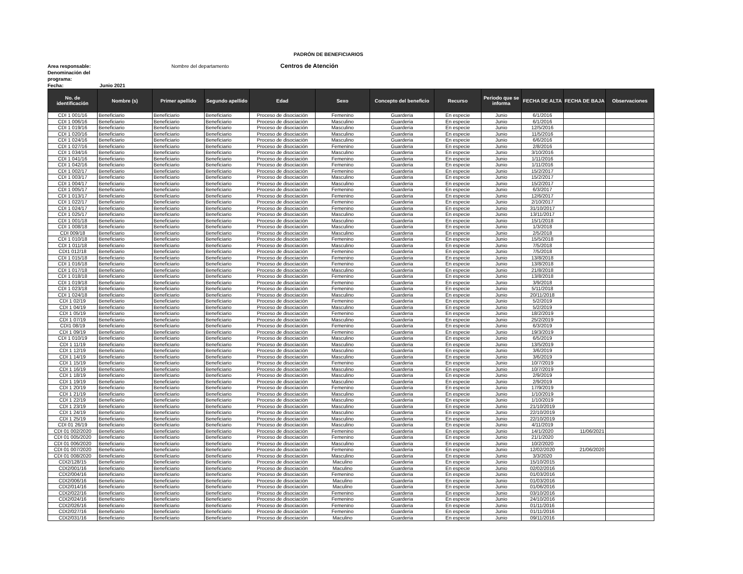PADRÓN DE BENEFICIARIOS
Area responsable: Nombre del departamento Centros de Atención
Denominación del
programa:
Fecha: Junio 2021
| No. de identificación | Nombre (s) | Primer apellido | Segundo apellido | Edad | Sexo | Concepto del beneficio | Recurso | Periodo que se informa | FECHA DE ALTA | FECHA DE BAJA | Observaciones |
| --- | --- | --- | --- | --- | --- | --- | --- | --- | --- | --- | --- |
| CDI 1 001/16 | Beneficiario | Beneficiario | Beneficiario | Proceso de disociación | Femenino | Guarderia | En especie | Junio | 6/1/2016 | | |
| CDI 1 006/16 | Beneficiario | Beneficiario | Beneficiario | Proceso de disociación | Masculino | Guarderia | En especie | Junio | 6/1/2016 | | |
| CDI 1 019/16 | Beneficiario | Beneficiario | Beneficiario | Proceso de disociación | Masculino | Guarderia | En especie | Junio | 12/5/2016 | | |
| CDI 1 020/16 | Beneficiario | Beneficiario | Beneficiario | Proceso de disociación | Masculino | Guarderia | En especie | Junio | 11/5/2016 | | |
| CDI 1 024/16 | Beneficiario | Beneficiario | Beneficiario | Proceso de disociación | Masculino | Guarderia | En especie | Junio | 6/6/2016 | | |
| CDI 1 027/16 | Beneficiario | Beneficiario | Beneficiario | Proceso de disociación | Femenino | Guarderia | En especie | Junio | 2/8/2016 | | |
| CDI 1 034/16 | Beneficiario | Beneficiario | Beneficiario | Proceso de disociación | Masculino | Guarderia | En especie | Junio | 3/10/2016 | | |
| CDI 1 041/16 | Beneficiario | Beneficiario | Beneficiario | Proceso de disociación | Femenino | Guarderia | En especie | Junio | 1/11/2016 | | |
| CDI 1 042/16 | Beneficiario | Beneficiario | Beneficiario | Proceso de disociación | Femenino | Guarderia | En especie | Junio | 1/11/2016 | | |
| CDI 1 002/17 | Beneficiario | Beneficiario | Beneficiario | Proceso de disociación | Femenino | Guarderia | En especie | Junio | 15/2/2017 | | |
| CDI 1 003/17 | Beneficiario | Beneficiario | Beneficiario | Proceso de disociación | Masculino | Guarderia | En especie | Junio | 15/2/2017 | | |
| CDI 1 004/17 | Beneficiario | Beneficiario | Beneficiario | Proceso de disociación | Masculino | Guarderia | En especie | Junio | 15/2/2017 | | |
| CDI 1 005/17 | Beneficiario | Beneficiario | Beneficiario | Proceso de disociación | Femenino | Guarderia | En especie | Junio | 6/3/2017 | | |
| CDI 1 013/17 | Beneficiario | Beneficiario | Beneficiario | Proceso de disociación | Femenino | Guarderia | En especie | Junio | 12/6/2017 | | |
| CDI 1 022/17 | Beneficiario | Beneficiario | Beneficiario | Proceso de disociación | Femenino | Guarderia | En especie | Junio | 2/10/2017 | | |
| CDI 1 024/17 | Beneficiario | Beneficiario | Beneficiario | Proceso de disociación | Femenino | Guarderia | En especie | Junio | 31/10/2017 | | |
| CDI 1 025/17 | Beneficiario | Beneficiario | Beneficiario | Proceso de disociación | Masculino | Guarderia | En especie | Junio | 13/11/2017 | | |
| CDI 1 001/18 | Beneficiario | Beneficiario | Beneficiario | Proceso de disociación | Masculino | Guarderia | En especie | Junio | 15/1/2018 | | |
| CDI 1 008/18 | Beneficiario | Beneficiario | Beneficiario | Proceso de disociación | Masculino | Guarderia | En especie | Junio | 1/3/2018 | | |
| CDI 009/18 | Beneficiario | Beneficiario | Beneficiario | Proceso de disociación | Masculino | Guarderia | En especie | Junio | 2/5/2018 | | |
| CDI 1 010/18 | Beneficiario | Beneficiario | Beneficiario | Proceso de disociación | Femenino | Guarderia | En especie | Junio | 15/5/2018 | | |
| CDI 1 011/18 | Beneficiario | Beneficiario | Beneficiario | Proceso de disociación | Masculino | Guarderia | En especie | Junio | 7/5/2018 | | |
| CDI1 012/18 | Beneficiario | Beneficiario | Beneficiario | Proceso de disociación | Femenino | Guarderia | En especie | Junio | 7/5/2018 | | |
| CDI 1 015/18 | Beneficiario | Beneficiario | Beneficiario | Proceso de disociación | Femenino | Guarderia | En especie | Junio | 13/8/2018 | | |
| CDI 1 016/18 | Beneficiario | Beneficiario | Beneficiario | Proceso de disociación | Femenino | Guarderia | En especie | Junio | 13/8/2018 | | |
| CDI 1 017/18 | Beneficiario | Beneficiario | Beneficiario | Proceso de disociación | Masculino | Guarderia | En especie | Junio | 21/8/2018 | | |
| CDI 1 018/18 | Beneficiario | Beneficiario | Beneficiario | Proceso de disociación | Femenino | Guarderia | En especie | Junio | 13/8/2018 | | |
| CDI 1 019/18 | Beneficiario | Beneficiario | Beneficiario | Proceso de disociación | Femenino | Guarderia | En especie | Junio | 3/9/2018 | | |
| CDI 1 023/18 | Beneficiario | Beneficiario | Beneficiario | Proceso de disociación | Femenino | Guarderia | En especie | Junio | 5/11/2018 | | |
| CDI 1 024/18 | Beneficiario | Beneficiario | Beneficiario | Proceso de disociación | Masculino | Guarderia | En especie | Junio | 20/11/2018 | | |
| CDI 1 02/19 | Beneficiario | Beneficiario | Beneficiario | Proceso de disociación | Femenino | Guarderia | En especie | Junio | 5/2/2019 | | |
| CDI 1 04/19 | Beneficiario | Beneficiario | Beneficiario | Proceso de disociación | Masculino | Guarderia | En especie | Junio | 5/2/2019 | | |
| CDI 1 05/19 | Beneficiario | Beneficiario | Beneficiario | Proceso de disociación | Femenino | Guarderia | En especie | Junio | 18/2/2019 | | |
| CDI 1 07/19 | Beneficiario | Beneficiario | Beneficiario | Proceso de disociación | Masculino | Guarderia | En especie | Junio | 25/2/2019 | | |
| CDI1 08/19 | Beneficiario | Beneficiario | Beneficiario | Proceso de disociación | Femenino | Guarderia | En especie | Junio | 6/3/2019 | | |
| CDI 1 09/19 | Beneficiario | Beneficiario | Beneficiario | Proceso de disociación | Femenino | Guarderia | En especie | Junio | 19/3/2019 | | |
| CDI 1 010/19 | Beneficiario | Beneficiario | Beneficiario | Proceso de disociación | Masculino | Guarderia | En especie | Junio | 6/5/2019 | | |
| CDI 1 11/19 | Beneficiario | Beneficiario | Beneficiario | Proceso de disociación | Masculino | Guarderia | En especie | Junio | 13/5/2019 | | |
| CDI 1 12/19 | Beneficiario | Beneficiario | Beneficiario | Proceso de disociación | Masculino | Guarderia | En especie | Junio | 3/6/2019 | | |
| CDI 1 14/19 | Beneficiario | Beneficiario | Beneficiario | Proceso de disociación | Masculino | Guarderia | En especie | Junio | 3/6/2019 | | |
| CDI 1 15/19 | Beneficiario | Beneficiario | Beneficiario | Proceso de disociación | Femenino | Guarderia | En especie | Junio | 10/7/2019 | | |
| CDI 1 16/19 | Beneficiario | Beneficiario | Beneficiario | Proceso de disociación | Masculino | Guarderia | En especie | Junio | 10/7/2019 | | |
| CDI 1 18/19 | Beneficiario | Beneficiario | Beneficiario | Proceso de disociación | Masculino | Guarderia | En especie | Junio | 2/9/2019 | | |
| CDI 1 19/19 | Beneficiario | Beneficiario | Beneficiario | Proceso de disociación | Masculino | Guarderia | En especie | Junio | 2/9/2019 | | |
| CDI 1 20/19 | Beneficiario | Beneficiario | Beneficiario | Proceso de disociación | Femenino | Guarderia | En especie | Junio | 17/9/2019 | | |
| CDI 1 21/19 | Beneficiario | Beneficiario | Beneficiario | Proceso de disociación | Masculino | Guarderia | En especie | Junio | 1/10/2019 | | |
| CDI 1 22/19 | Beneficiario | Beneficiario | Beneficiario | Proceso de disociación | Masculino | Guarderia | En especie | Junio | 1/10/2019 | | |
| CDI 1 23/19 | Beneficiario | Beneficiario | Beneficiario | Proceso de disociación | Masculino | Guarderia | En especie | Junio | 21/10/2019 | | |
| CDI 1 24/19 | Beneficiario | Beneficiario | Beneficiario | Proceso de disociación | Masculino | Guarderia | En especie | Junio | 22/10/2019 | | |
| CDI 1 25/19 | Beneficiario | Beneficiario | Beneficiario | Proceso de disociación | Masculino | Guarderia | En especie | Junio | 22/10/2019 | | |
| CDI 01 26/19 | Beneficiario | Beneficiario | Beneficiario | Proceso de disociación | Masculino | Guarderia | En especie | Junio | 4/11/2019 | | |
| CDI 01 002/2020 | Beneficiario | Beneficiario | Beneficiario | Proceso de disociación | Femenino | Guarderia | En especie | Junio | 14/1/2020 | 11/06/2021 | |
| CDI 01 005/2020 | Beneficiario | Beneficiario | Beneficiario | Proceso de disociación | Femenino | Guarderia | En especie | Junio | 21/1/2020 | | |
| CDI 01 006/2020 | Beneficiario | Beneficiario | Beneficiario | Proceso de disociación | Masculino | Guarderia | En especie | Junio | 10/2/2020 | | |
| CDI 01 007/2020 | Beneficiario | Beneficiario | Beneficiario | Proceso de disociación | Femenino | Guarderia | En especie | Junio | 12/02/2020 | 21/06/2020 | |
| CDI 01 008/2020 | Beneficiario | Beneficiario | Beneficiario | Proceso de disociación | Masculino | Guarderia | En especie | Junio | 3/3/2020 | | |
| CDI2/128/15 | Beneficiario | Beneficiario | Beneficiario | Proceso de disociación | Maculino | Guarderia | En especie | Junio | 15/10/2015 | | |
| CDI2/001/16 | Beneficiario | Beneficiario | Beneficiario | Proceso de disociación | Maculino | Guarderia | En especie | Junio | 02/02/2016 | | |
| CDI2/004/16 | Beneficiario | Beneficiario | Beneficiario | Proceso de disociación | Femenino | Guarderia | En especie | Junio | 01/03/2016 | | |
| CDI2/006/16 | Beneficiario | Beneficiario | Beneficiario | Proceso de disociación | Maculino | Guarderia | En especie | Junio | 01/03/2016 | | |
| CDI2/014/16 | Beneficiario | Beneficiario | Beneficiario | Proceso de disociación | Maculino | Guarderia | En especie | Junio | 01/06/2016 | | |
| CDI2/022/16 | Beneficiario | Beneficiario | Beneficiario | Proceso de disociación | Femenino | Guarderia | En especie | Junio | 03/10/2016 | | |
| CDI2/024/16 | Beneficiario | Beneficiario | Beneficiario | Proceso de disociación | Femenino | Guarderia | En especie | Junio | 24/10/2016 | | |
| CDI2/026/16 | Beneficiario | Beneficiario | Beneficiario | Proceso de disociación | Femenino | Guarderia | En especie | Junio | 01/11/2016 | | |
| CDI2/027/16 | Beneficiario | Beneficiario | Beneficiario | Proceso de disociación | Femenino | Guarderia | En especie | Junio | 01/11/2016 | | |
| CDI2/031/16 | Beneficiario | Beneficiario | Beneficiario | Proceso de disociación | Maculino | Guarderia | En especie | Junio | 09/11/2016 | | |